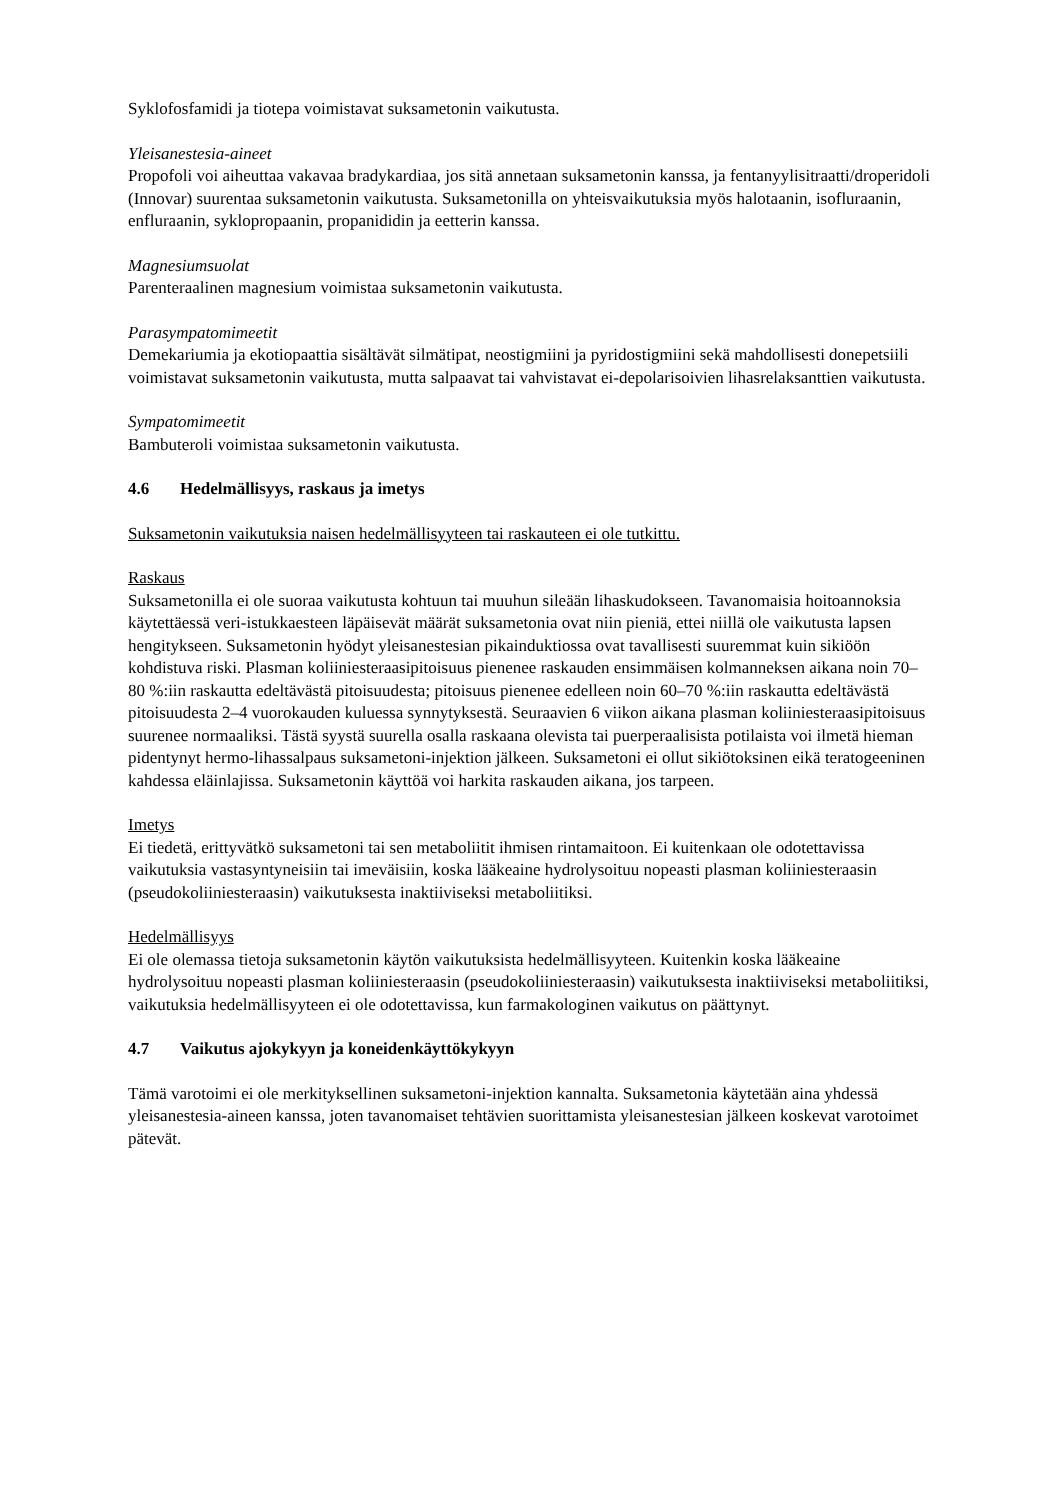Syklofosfamidi ja tiotepa voimistavat suksametonin vaikutusta.
Yleisanestesia-aineet
Propofoli voi aiheuttaa vakavaa bradykardiaa, jos sitä annetaan suksametonin kanssa, ja fentanyylisitraatti/droperidoli (Innovar) suurentaa suksametonin vaikutusta. Suksametonilla on yhteisvaikutuksia myös halotaanin, isofluraanin, enfluraanin, syklopropaanin, propanididin ja eetterin kanssa.
Magnesiumsuolat
Parenteraalinen magnesium voimistaa suksametonin vaikutusta.
Parasympatomimeetit
Demekariumia ja ekotiopaattia sisältävät silmätipat, neostigmiini ja pyridostigmiini sekä mahdollisesti donepetsiili voimistavat suksametonin vaikutusta, mutta salpaavat tai vahvistavat ei-depolarisoivien lihasrelaksanttien vaikutusta.
Sympatomimeetit
Bambuteroli voimistaa suksametonin vaikutusta.
4.6 Hedelmällisyys, raskaus ja imetys
Suksametonin vaikutuksia naisen hedelmällisyyteen tai raskauteen ei ole tutkittu.
Raskaus
Suksametonilla ei ole suoraa vaikutusta kohtuun tai muuhun sileään lihaskudokseen. Tavanomaisia hoitoannoksia käytettäessä veri-istukkaesteen läpäisevät määrät suksametonia ovat niin pieniä, ettei niillä ole vaikutusta lapsen hengitykseen. Suksametonin hyödyt yleisanestesian pikainduktiossa ovat tavallisesti suuremmat kuin sikiöön kohdistuva riski. Plasman koliiniesteraasipitoisuus pienenee raskauden ensimmäisen kolmanneksen aikana noin 70–80 %:iin raskautta edeltävästä pitoisuudesta; pitoisuus pienenee edelleen noin 60–70 %:iin raskautta edeltävästä pitoisuudesta 2–4 vuorokauden kuluessa synnytyksestä. Seuraavien 6 viikon aikana plasman koliiniesteraasipitoisuus suurenee normaaliksi. Tästä syystä suurella osalla raskaana olevista tai puerperaalisista potilaista voi ilmetä hieman pidentynyt hermo-lihassalpaus suksametoni-injektion jälkeen. Suksametoni ei ollut sikiötoksinen eikä teratogeeninen kahdessa eläinlajissa. Suksametonin käyttöä voi harkita raskauden aikana, jos tarpeen.
Imetys
Ei tiedetä, erittyvätkö suksametoni tai sen metaboliitit ihmisen rintamaitoon. Ei kuitenkaan ole odotettavissa vaikutuksia vastasyntyneisiin tai imeväisiin, koska lääkeaine hydrolysoituu nopeasti plasman koliiniesteraasin (pseudokoliiniesteraasin) vaikutuksesta inaktiiviseksi metaboliitiksi.
Hedelmällisyys
Ei ole olemassa tietoja suksametonin käytön vaikutuksista hedelmällisyyteen. Kuitenkin koska lääkeaine hydrolysoituu nopeasti plasman koliiniesteraasin (pseudokoliiniesteraasin) vaikutuksesta inaktiiviseksi metaboliitiksi, vaikutuksia hedelmällisyyteen ei ole odotettavissa, kun farmakologinen vaikutus on päättynyt.
4.7 Vaikutus ajokykyyn ja koneidenkäyttökykyyn
Tämä varotoimi ei ole merkityksellinen suksametoni-injektion kannalta. Suksametonia käytetään aina yhdessä yleisanestesia-aineen kanssa, joten tavanomaiset tehtävien suorittamista yleisanestesian jälkeen koskevat varotoimet pätevät.